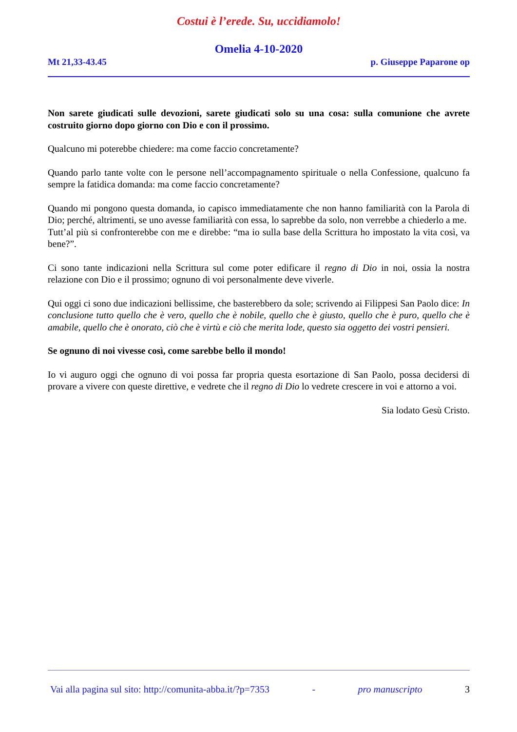Costui è l’erede. Su, uccidiamolo!
Omelia 4-10-2020
Mt 21,33-43.45 p. Giuseppe Paparone op
Non sarete giudicati sulle devozioni, sarete giudicati solo su una cosa: sulla comunione che avrete costruito giorno dopo giorno con Dio e con il prossimo.
Qualcuno mi poterebbe chiedere: ma come faccio concretamente?
Quando parlo tante volte con le persone nell’accompagnamento spirituale o nella Confessione, qualcuno fa sempre la fatidica domanda: ma come faccio concretamente?
Quando mi pongono questa domanda, io capisco immediatamente che non hanno familiarità con la Parola di Dio; perché, altrimenti, se uno avesse familiarità con essa, lo saprebbe da solo, non verrebbe a chiederlo a me.
Tutt’al più si confronterebbe con me e direbbe: “ma io sulla base della Scrittura ho impostato la vita così, va bene?”.
Ci sono tante indicazioni nella Scrittura sul come poter edificare il regno di Dio in noi, ossia la nostra relazione con Dio e il prossimo; ognuno di voi personalmente deve viverle.
Qui oggi ci sono due indicazioni bellissime, che basterebbero da sole; scrivendo ai Filippesi San Paolo dice: In conclusione tutto quello che è vero, quello che è nobile, quello che è giusto, quello che è puro, quello che è amabile, quello che è onorato, ciò che è virtù e ciò che merita lode, questo sia oggetto dei vostri pensieri.
Se ognuno di noi vivesse così, come sarebbe bello il mondo!
Io vi auguro oggi che ognuno di voi possa far propria questa esortazione di San Paolo, possa decidersi di provare a vivere con queste direttive, e vedrete che il regno di Dio lo vedrete crescere in voi e attorno a voi.
Sia lodato Gesù Cristo.
Vai alla pagina sul sito: http://comunita-abba.it/?p=7353 - pro manuscripto 3